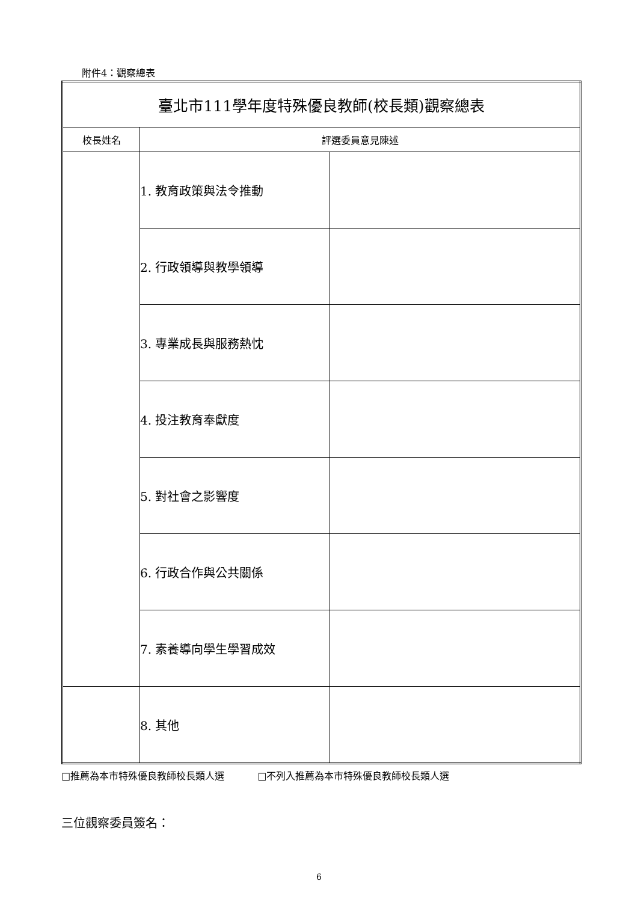附件4：觀察總表
| 臺北市111學年度特殊優良教師(校長類)觀察總表 | | |
| --- | --- | --- |
| 校長姓名 | 評選委員意見陳述 | |
| | 1. 教育政策與法令推動 | |
| | 2. 行政領導與教學領導 | |
| | 3. 專業成長與服務熱忱 | |
| | 4. 投注教育奉獻度 | |
| | 5. 對社會之影響度 | |
| | 6. 行政合作與公共關係 | |
| | 7. 素養導向學生學習成效 | |
| | 8. 其他 | |
□推薦為本市特殊優良教師校長類人選 □不列入推薦為本市特殊優良教師校長類人選
三位觀察委員簽名：
6